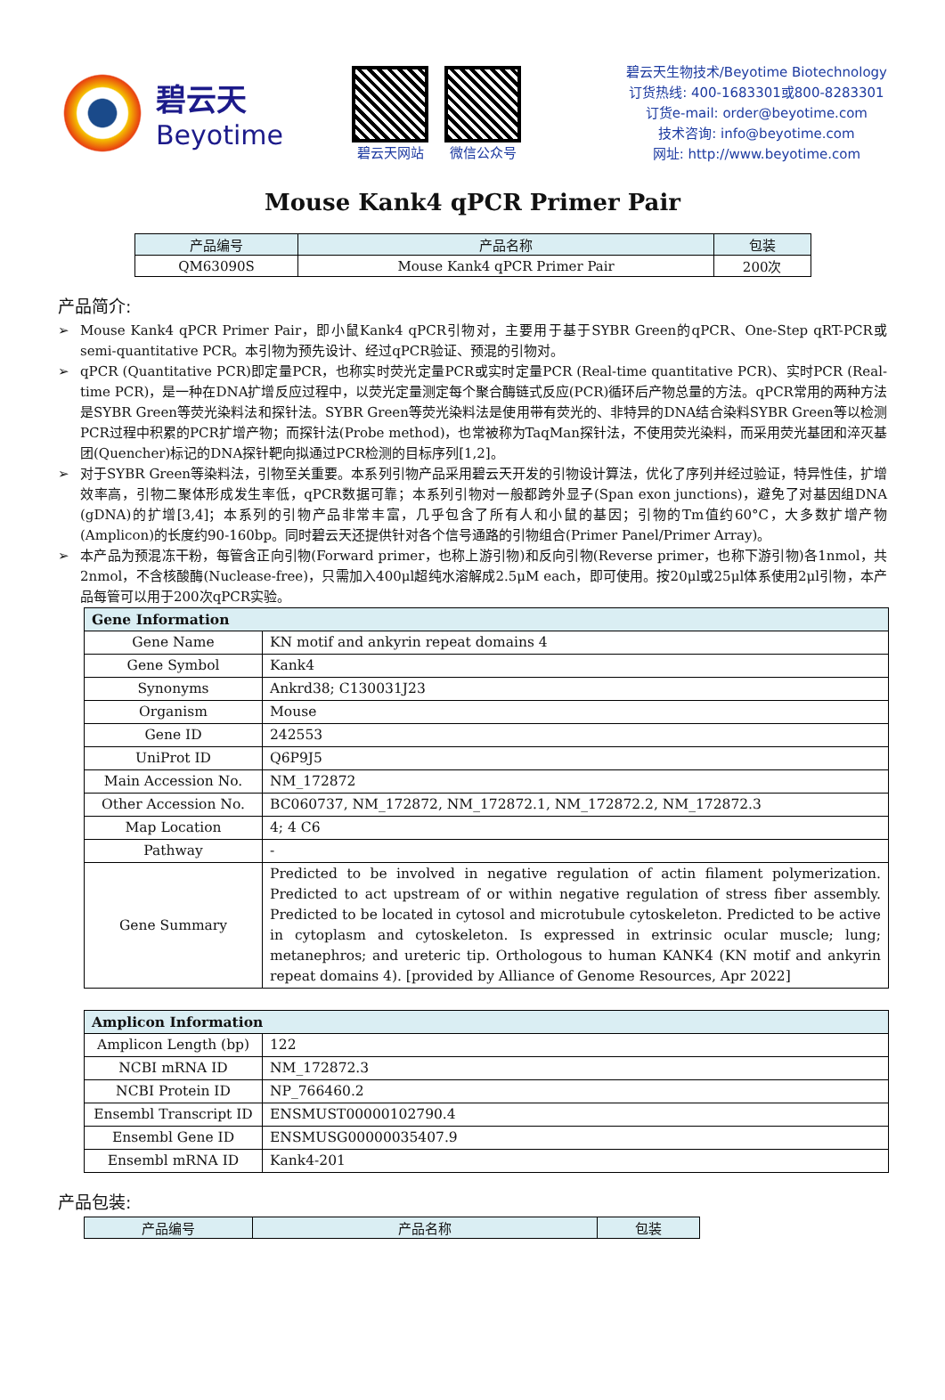碧云天
Beyotime
碧云天网站 微信公众号
碧云天生物技术/Beyotime Biotechnology
订货热线: 400-1683301或800-8283301
订货e-mail: order@beyotime.com
技术咨询: info@beyotime.com
网址: http://www.beyotime.com
Mouse Kank4 qPCR Primer Pair
| 产品编号 | 产品名称 | 包装 |
| --- | --- | --- |
| QM63090S | Mouse Kank4 qPCR Primer Pair | 200次 |
产品简介:
➢ Mouse Kank4 qPCR Primer Pair，即小鼠Kank4 qPCR引物对，主要用于基于SYBR Green的qPCR、One-Step qRT-PCR或semi-quantitative PCR。本引物为预先设计、经过qPCR验证、预混的引物对。
➢ qPCR (Quantitative PCR)即定量PCR，也称实时荧光定量PCR或实时定量PCR (Real-time quantitative PCR)、实时PCR (Real-time PCR)，是一种在DNA扩增反应过程中，以荧光定量测定每个聚合酶链式反应(PCR)循环后产物总量的方法。qPCR常用的两种方法是SYBR Green等荧光染料法和探针法。SYBR Green等荧光染料法是使用带有荧光的、非特异的DNA结合染料SYBR Green等以检测PCR过程中积累的PCR扩增产物；而探针法(Probe method)，也常被称为TaqMan探针法，不使用荧光染料，而采用荧光基团和淬灭基团(Quencher)标记的DNA探针靶向拟通过PCR检测的目标序列[1,2]。
➢ 对于SYBR Green等染料法，引物至关重要。本系列引物产品采用碧云天开发的引物设计算法，优化了序列并经过验证，特异性佳，扩增效率高，引物二聚体形成发生率低，qPCR数据可靠；本系列引物对一般都跨外显子(Span exon junctions)，避免了对基因组DNA (gDNA)的扩增[3,4]；本系列的引物产品非常丰富，几乎包含了所有人和小鼠的基因；引物的Tm值约60°C，大多数扩增产物(Amplicon)的长度约90-160bp。同时碧云天还提供针对各个信号通路的引物组合(Primer Panel/Primer Array)。
➢ 本产品为预混冻干粉，每管含正向引物(Forward primer，也称上游引物)和反向引物(Reverse primer，也称下游引物)各1nmol，共2nmol，不含核酸酶(Nuclease-free)，只需加入400μl超纯水溶解成2.5μM each，即可使用。按20μl或25μl体系使用2μl引物，本产品每管可以用于200次qPCR实验。
| Gene Information | |
| Gene Name | KN motif and ankyrin repeat domains 4 |
| Gene Symbol | Kank4 |
| Synonyms | Ankrd38; C130031J23 |
| Organism | Mouse |
| Gene ID | 242553 |
| UniProt ID | Q6P9J5 |
| Main Accession No. | NM_172872 |
| Other Accession No. | BC060737, NM_172872, NM_172872.1, NM_172872.2, NM_172872.3 |
| Map Location | 4; 4 C6 |
| Pathway | - |
| Gene Summary | Predicted to be involved in negative regulation of actin filament polymerization. Predicted to act upstream of or within negative regulation of stress fiber assembly. Predicted to be located in cytosol and microtubule cytoskeleton. Predicted to be active in cytoplasm and cytoskeleton. Is expressed in extrinsic ocular muscle; lung; metanephros; and ureteric tip. Orthologous to human KANK4 (KN motif and ankyrin repeat domains 4). [provided by Alliance of Genome Resources, Apr 2022] |
| Amplicon Information | |
| Amplicon Length (bp) | 122 |
| NCBI mRNA ID | NM_172872.3 |
| NCBI Protein ID | NP_766460.2 |
| Ensembl Transcript ID | ENSMUST00000102790.4 |
| Ensembl Gene ID | ENSMUSG00000035407.9 |
| Ensembl mRNA ID | Kank4-201 |
产品包装:
| 产品编号 | 产品名称 | 包装 |
| --- | --- | --- |